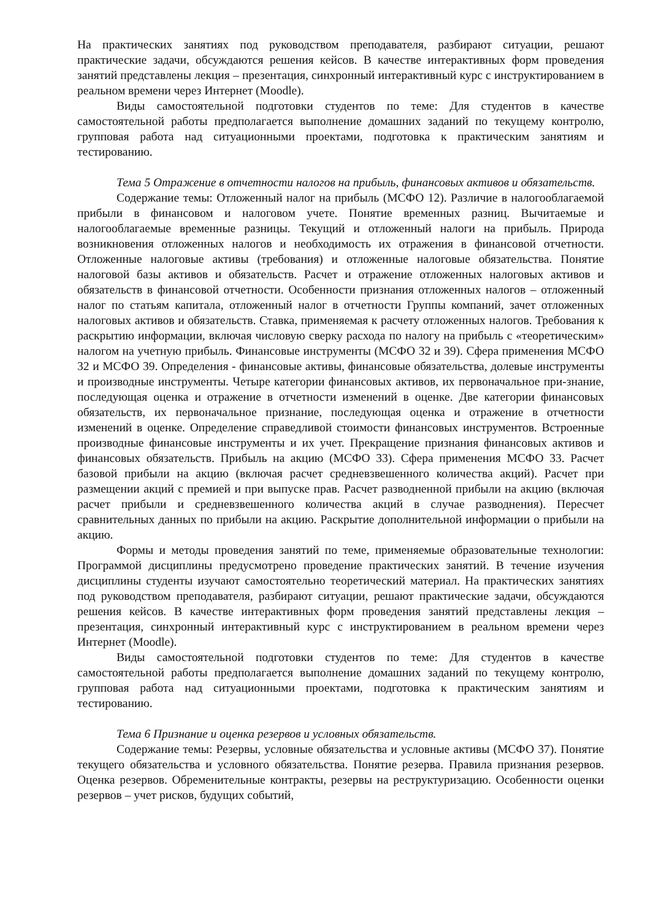На практических занятиях под руководством преподавателя, разбирают ситуации, решают практические задачи, обсуждаются решения кейсов. В качестве интерактивных форм проведения занятий представлены лекция – презентация, синхронный интерактивный курс с инструктированием в реальном времени через Интернет (Moodle).
Виды самостоятельной подготовки студентов по теме: Для студентов в качестве самостоятельной работы предполагается выполнение домашних заданий по текущему контролю, групповая работа над ситуационными проектами, подготовка к практическим занятиям и тестированию.
Тема 5 Отражение в отчетности налогов на прибыль, финансовых активов и обязательств.
Содержание темы: Отложенный налог на прибыль (МСФО 12). Различие в налогооблагаемой прибыли в финансовом и налоговом учете. Понятие временных разниц. Вычитаемые и налогооблагаемые временные разницы. Текущий и отложенный налоги на прибыль. Природа возникновения отложенных налогов и необходимость их отражения в финансовой отчетности. Отложенные налоговые активы (требования) и отложенные налоговые обязательства. Понятие налоговой базы активов и обязательств. Расчет и отражение отложенных налоговых активов и обязательств в финансовой отчетности. Особенности признания отложенных налогов – отложенный налог по статьям капитала, отложенный налог в отчетности Группы компаний, зачет отложенных налоговых активов и обязательств. Ставка, применяемая к расчету отложенных налогов. Требования к раскрытию информации, включая числовую сверку расхода по налогу на прибыль с «теоретическим» налогом на учетную прибыль. Финансовые инструменты (МСФО 32 и 39). Сфера применения МСФО 32 и МСФО 39. Определения - финансовые активы, финансовые обязательства, долевые инструменты и производные инструменты. Четыре категории финансовых активов, их первоначальное при-знание, последующая оценка и отражение в отчетности изменений в оценке. Две категории финансовых обязательств, их первоначальное признание, последующая оценка и отражение в отчетности изменений в оценке. Определение справедливой стоимости финансовых инструментов. Встроенные производные финансовые инструменты и их учет. Прекращение признания финансовых активов и финансовых обязательств. Прибыль на акцию (МСФО 33). Сфера применения МСФО 33. Расчет базовой прибыли на акцию (включая расчет средневзвешенного количества акций). Расчет при размещении акций с премией и при выпуске прав. Расчет разводненной прибыли на акцию (включая расчет прибыли и средневзвешенного количества акций в случае разводнения). Пересчет сравнительных данных по прибыли на акцию. Раскрытие дополнительной информации о прибыли на акцию.
Формы и методы проведения занятий по теме, применяемые образовательные технологии: Программой дисциплины предусмотрено проведение практических занятий. В течение изучения дисциплины студенты изучают самостоятельно теоретический материал. На практических занятиях под руководством преподавателя, разбирают ситуации, решают практические задачи, обсуждаются решения кейсов. В качестве интерактивных форм проведения занятий представлены лекция – презентация, синхронный интерактивный курс с инструктированием в реальном времени через Интернет (Moodle).
Виды самостоятельной подготовки студентов по теме: Для студентов в качестве самостоятельной работы предполагается выполнение домашних заданий по текущему контролю, групповая работа над ситуационными проектами, подготовка к практическим занятиям и тестированию.
Тема 6 Признание и оценка резервов и условных обязательств.
Содержание темы: Резервы, условные обязательства и условные активы (МСФО 37). Понятие текущего обязательства и условного обязательства. Понятие резерва. Правила признания резервов. Оценка резервов. Обременительные контракты, резервы на реструктуризацию. Особенности оценки резервов – учет рисков, будущих событий,